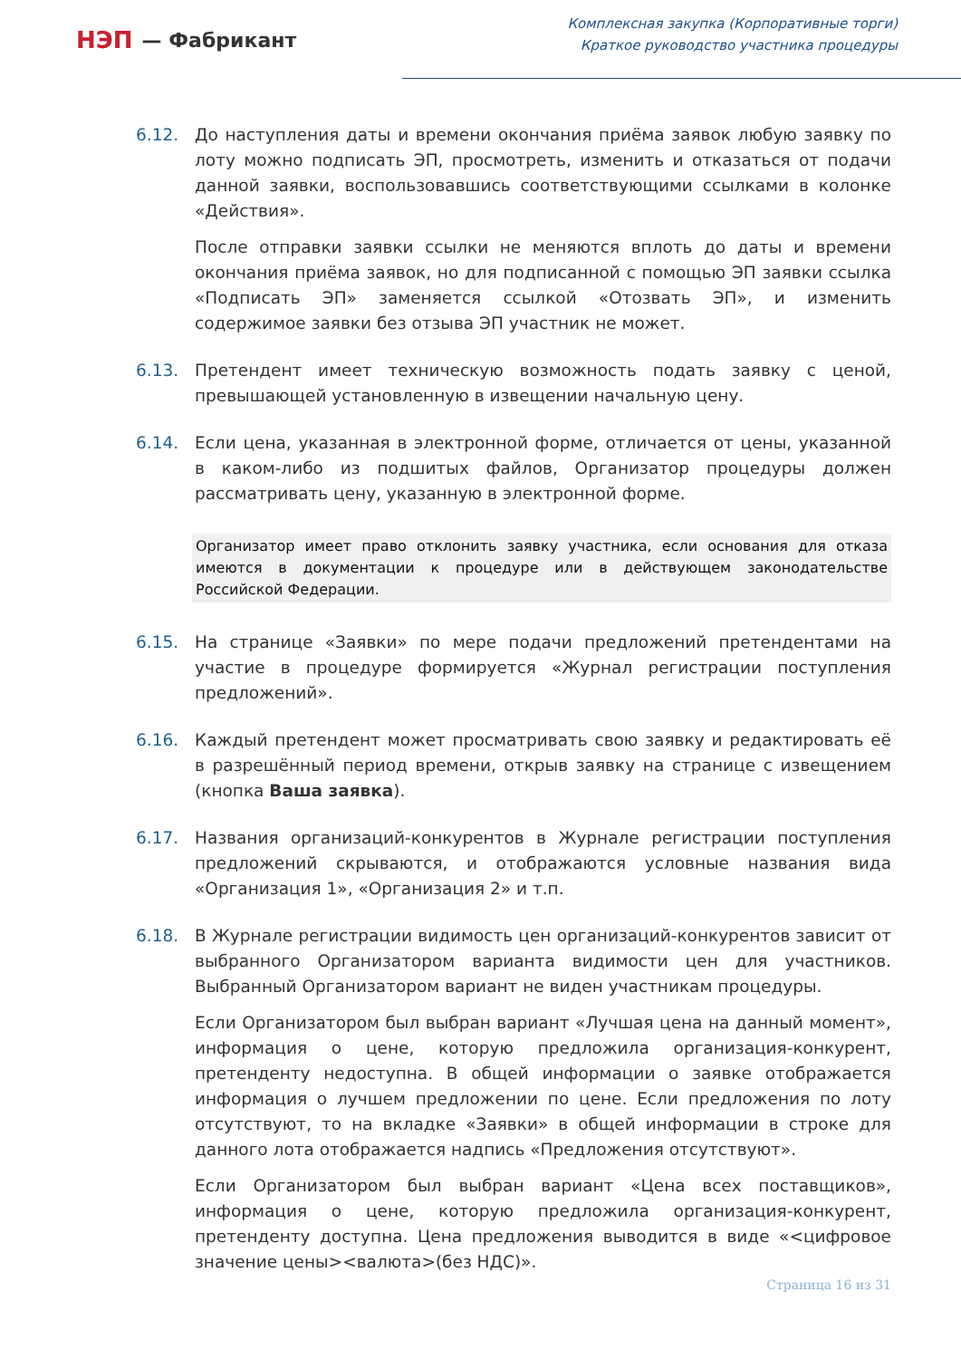НЭП — Фабрикант
Комплексная закупка (Корпоративные торги)
Краткое руководство участника процедуры
6.12. До наступления даты и времени окончания приёма заявок любую заявку по лоту можно подписать ЭП, просмотреть, изменить и отказаться от подачи данной заявки, воспользовавшись соответствующими ссылками в колонке «Действия».
После отправки заявки ссылки не меняются вплоть до даты и времени окончания приёма заявок, но для подписанной с помощью ЭП заявки ссылка «Подписать ЭП» заменяется ссылкой «Отозвать ЭП», и изменить содержимое заявки без отзыва ЭП участник не может.
6.13. Претендент имеет техническую возможность подать заявку с ценой, превышающей установленную в извещении начальную цену.
6.14. Если цена, указанная в электронной форме, отличается от цены, указанной в каком-либо из подшитых файлов, Организатор процедуры должен рассматривать цену, указанную в электронной форме.
Организатор имеет право отклонить заявку участника, если основания для отказа имеются в документации к процедуре или в действующем законодательстве Российской Федерации.
6.15. На странице «Заявки» по мере подачи предложений претендентами на участие в процедуре формируется «Журнал регистрации поступления предложений».
6.16. Каждый претендент может просматривать свою заявку и редактировать её в разрешённый период времени, открыв заявку на странице с извещением (кнопка Ваша заявка).
6.17. Названия организаций-конкурентов в Журнале регистрации поступления предложений скрываются, и отображаются условные названия вида «Организация 1», «Организация 2» и т.п.
6.18. В Журнале регистрации видимость цен организаций-конкурентов зависит от выбранного Организатором варианта видимости цен для участников. Выбранный Организатором вариант не виден участникам процедуры.
Если Организатором был выбран вариант «Лучшая цена на данный момент», информация о цене, которую предложила организация-конкурент, претенденту недоступна. В общей информации о заявке отображается информация о лучшем предложении по цене. Если предложения по лоту отсутствуют, то на вкладке «Заявки» в общей информации в строке для данного лота отображается надпись «Предложения отсутствуют».
Если Организатором был выбран вариант «Цена всех поставщиков», информация о цене, которую предложила организация-конкурент, претенденту доступна. Цена предложения выводится в виде «<цифровое значение цены><валюта>(без НДС)».
Страница 16 из 31